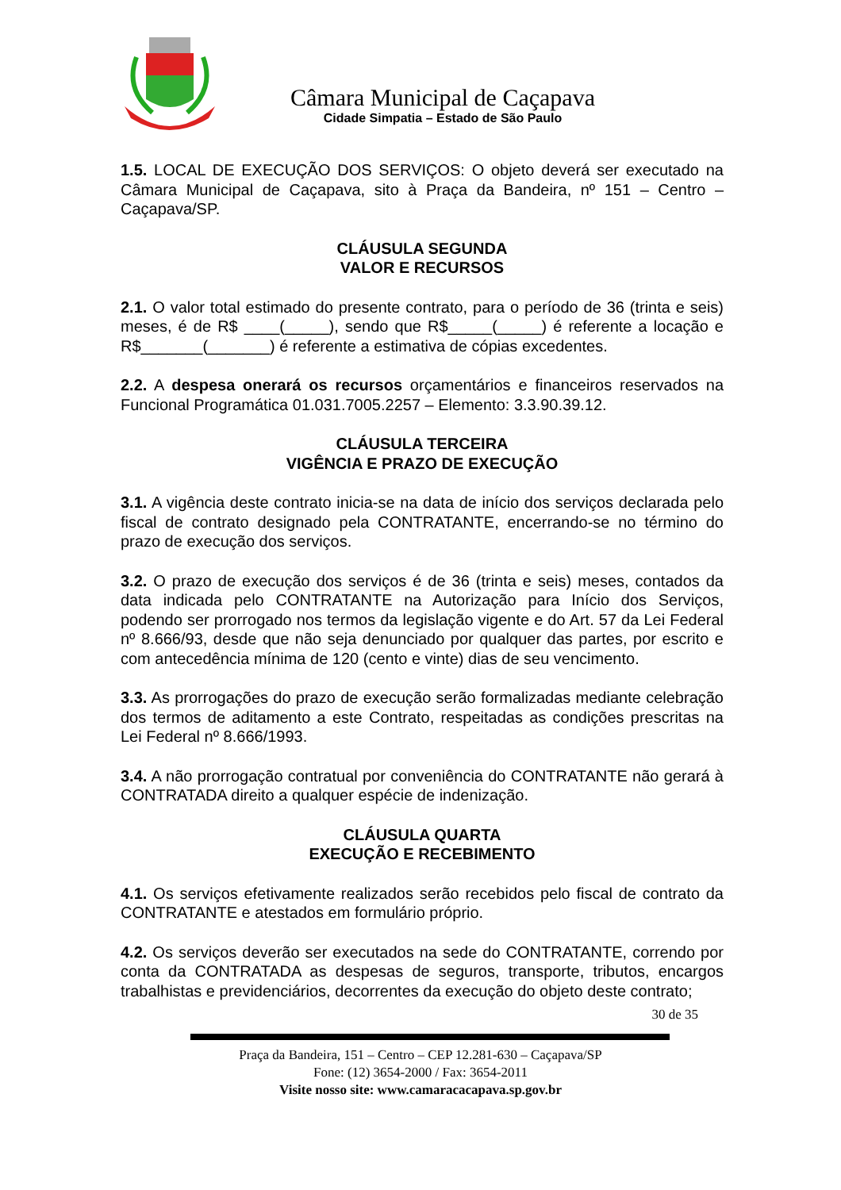Câmara Municipal de Caçapava
Cidade Simpatia – Estado de São Paulo
1.5. LOCAL DE EXECUÇÃO DOS SERVIÇOS: O objeto deverá ser executado na Câmara Municipal de Caçapava, sito à Praça da Bandeira, nº 151 – Centro – Caçapava/SP.
CLÁUSULA SEGUNDA
VALOR E RECURSOS
2.1. O valor total estimado do presente contrato, para o período de 36 (trinta e seis) meses, é de R$ ____(_____), sendo que R$_____(_____) é referente a locação e R$_______(_______) é referente a estimativa de cópias excedentes.
2.2. A despesa onerará os recursos orçamentários e financeiros reservados na Funcional Programática 01.031.7005.2257 – Elemento: 3.3.90.39.12.
CLÁUSULA TERCEIRA
VIGÊNCIA E PRAZO DE EXECUÇÃO
3.1. A vigência deste contrato inicia-se na data de início dos serviços declarada pelo fiscal de contrato designado pela CONTRATANTE, encerrando-se no término do prazo de execução dos serviços.
3.2. O prazo de execução dos serviços é de 36 (trinta e seis) meses, contados da data indicada pelo CONTRATANTE na Autorização para Início dos Serviços, podendo ser prorrogado nos termos da legislação vigente e do Art. 57 da Lei Federal nº 8.666/93, desde que não seja denunciado por qualquer das partes, por escrito e com antecedência mínima de 120 (cento e vinte) dias de seu vencimento.
3.3. As prorrogações do prazo de execução serão formalizadas mediante celebração dos termos de aditamento a este Contrato, respeitadas as condições prescritas na Lei Federal nº 8.666/1993.
3.4. A não prorrogação contratual por conveniência do CONTRATANTE não gerará à CONTRATADA direito a qualquer espécie de indenização.
CLÁUSULA QUARTA
EXECUÇÃO E RECEBIMENTO
4.1. Os serviços efetivamente realizados serão recebidos pelo fiscal de contrato da CONTRATANTE e atestados em formulário próprio.
4.2. Os serviços deverão ser executados na sede do CONTRATANTE, correndo por conta da CONTRATADA as despesas de seguros, transporte, tributos, encargos trabalhistas e previdenciários, decorrentes da execução do objeto deste contrato;
30 de 35
Praça da Bandeira, 151 – Centro – CEP 12.281-630 – Caçapava/SP
Fone: (12) 3654-2000 / Fax: 3654-2011
Visite nosso site: www.camaracacapava.sp.gov.br